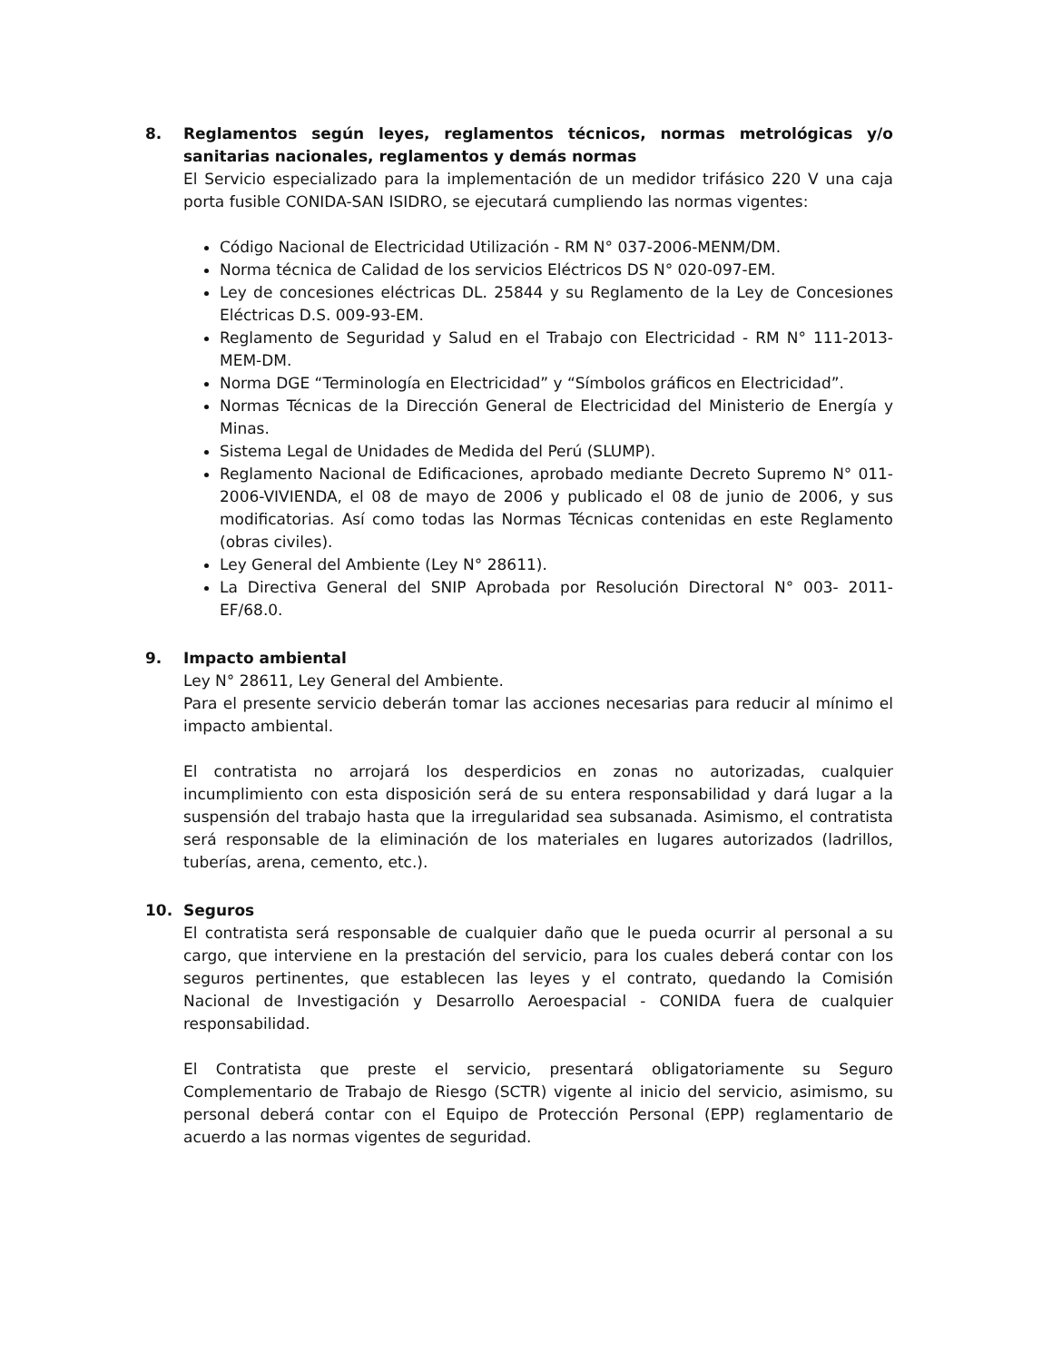8. Reglamentos según leyes, reglamentos técnicos, normas metrológicas y/o sanitarias nacionales, reglamentos y demás normas
El Servicio especializado para la implementación de un medidor trifásico 220 V una caja porta fusible CONIDA-SAN ISIDRO, se ejecutará cumpliendo las normas vigentes:
Código Nacional de Electricidad Utilización - RM N° 037-2006-MENM/DM.
Norma técnica de Calidad de los servicios Eléctricos DS N° 020-097-EM.
Ley de concesiones eléctricas DL. 25844 y su Reglamento de la Ley de Concesiones Eléctricas D.S. 009-93-EM.
Reglamento de Seguridad y Salud en el Trabajo con Electricidad - RM N° 111-2013-MEM-DM.
Norma DGE “Terminología en Electricidad” y “Símbolos gráficos en Electricidad”.
Normas Técnicas de la Dirección General de Electricidad del Ministerio de Energía y Minas.
Sistema Legal de Unidades de Medida del Perú (SLUMP).
Reglamento Nacional de Edificaciones, aprobado mediante Decreto Supremo N° 011-2006-VIVIENDA, el 08 de mayo de 2006 y publicado el 08 de junio de 2006, y sus modificatorias. Así como todas las Normas Técnicas contenidas en este Reglamento (obras civiles).
Ley General del Ambiente (Ley N° 28611).
La Directiva General del SNIP Aprobada por Resolución Directoral N° 003- 2011-EF/68.0.
9. Impacto ambiental
Ley N° 28611, Ley General del Ambiente.
Para el presente servicio deberán tomar las acciones necesarias para reducir al mínimo el impacto ambiental.
El contratista no arrojará los desperdicios en zonas no autorizadas, cualquier incumplimiento con esta disposición será de su entera responsabilidad y dará lugar a la suspensión del trabajo hasta que la irregularidad sea subsanada. Asimismo, el contratista será responsable de la eliminación de los materiales en lugares autorizados (ladrillos, tuberías, arena, cemento, etc.).
10. Seguros
El contratista será responsable de cualquier daño que le pueda ocurrir al personal a su cargo, que interviene en la prestación del servicio, para los cuales deberá contar con los seguros pertinentes, que establecen las leyes y el contrato, quedando la Comisión Nacional de Investigación y Desarrollo Aeroespacial - CONIDA fuera de cualquier responsabilidad.
El Contratista que preste el servicio, presentará obligatoriamente su Seguro Complementario de Trabajo de Riesgo (SCTR) vigente al inicio del servicio, asimismo, su personal deberá contar con el Equipo de Protección Personal (EPP) reglamentario de acuerdo a las normas vigentes de seguridad.